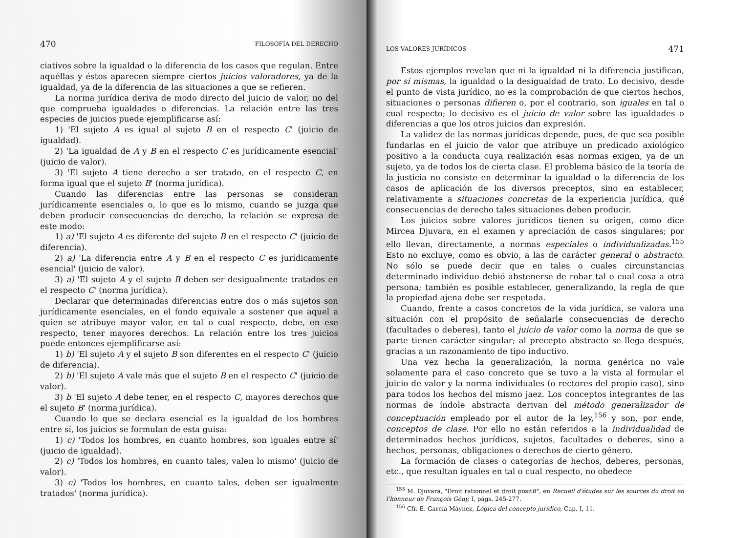470 FILOSOFÍA DEL DERECHO
ciativos sobre la igualdad o la diferencia de los casos que regulan. Entre aquéllas y éstos aparecen siempre ciertos juicios valoradores, ya de la igualdad, ya de la diferencia de las situaciones a que se refieren.
La norma jurídica deriva de modo directo del juicio de valor, no del que comprueba igualdades o diferencias. La relación entre las tres especies de juicios puede ejemplificarse así:
1) 'El sujeto A es igual al sujeto B en el respecto C' (juicio de igualdad).
2) 'La igualdad de A y B en el respecto C es jurídicamente esencial' (juicio de valor).
3) 'El sujeto A tiene derecho a ser tratado, en el respecto C, en forma igual que el sujeto B' (norma jurídica).
Cuando las diferencias entre las personas se consideran jurídicamente esenciales o, lo que es lo mismo, cuando se juzga que deben producir consecuencias de derecho, la relación se expresa de este modo:
1) a) 'El sujeto A es diferente del sujeto B en el respecto C' (juicio de diferencia).
2) a) 'La diferencia entre A y B en el respecto C es jurídicamente esencial' (juicio de valor).
3) a) 'El sujeto A y el sujeto B deben ser desigualmente tratados en el respecto C' (norma jurídica).
Declarar que determinadas diferencias entre dos o más sujetos son jurídicamente esenciales, en el fondo equivale a sostener que aquel a quien se atribuye mayor valor, en tal o cual respecto, debe, en ese respecto, tener mayores derechos. La relación entre los tres juicios puede entonces ejemplificarse así:
1) b) 'El sujeto A y el sujeto B son diferentes en el respecto C' (juicio de diferencia).
2) b) 'El sujeto A vale más que el sujeto B en el respecto C' (juicio de valor).
3) b 'El sujeto A debe tener, en el respecto C, mayores derechos que el sujeto B' (norma jurídica).
Cuando lo que se declara esencial es la igualdad de los hombres entre sí, los juicios se formulan de esta guisa:
1) c) 'Todos los hombres, en cuanto hombres, son iguales entre sí' (juicio de igualdad).
2) c) 'Todos los hombres, en cuanto tales, valen lo mismo' (juicio de valor).
3) c) 'Todos los hombres, en cuanto tales, deben ser igualmente tratados' (norma jurídica).
LOS VALORES JURÍDICOS 471
Estos ejemplos revelan que ni la igualdad ni la diferencia justifican, por sí mismas, la igualdad o la desigualdad de trato. Lo decisivo, desde el punto de vista jurídico, no es la comprobación de que ciertos hechos, situaciones o personas difieren o, por el contrario, son iguales en tal o cual respecto; lo decisivo es el juicio de valor sobre las igualdades o diferencias a que los otros juicios dan expresión.
La validez de las normas jurídicas depende, pues, de que sea posible fundarlas en el juicio de valor que atribuye un predicado axiológico positivo a la conducta cuya realización esas normas exigen, ya de un sujeto, ya de todos los de cierta clase. El problema básico de la teoría de la justicia no consiste en determinar la igualdad o la diferencia de los casos de aplicación de los diversos preceptos, sino en establecer, relativamente a situaciones concretas de la experiencia jurídica, qué consecuencias de derecho tales situaciones deben producir.
Los juicios sobre valores jurídicos tienen su origen, como dice Mircea Djuvara, en el examen y apreciación de casos singulares; por ello llevan, directamente, a normas especiales o individualizadas.<sup>155</sup> Esto no excluye, como es obvio, a las de carácter general o abstracto. No sólo se puede decir que en tales o cuales circunstancias determinado individuo debió abstenerse de robar tal o cual cosa a otra persona; también es posible establecer, generalizando, la regla de que la propiedad ajena debe ser respetada.
Cuando, frente a casos concretos de la vida jurídica, se valora una situación con el propósito de señalarle consecuencias de derecho (facultades o deberes), tanto el juicio de valor como la norma de que se parte tienen carácter singular; al precepto abstracto se llega después, gracias a un razonamiento de tipo inductivo.
Una vez hecha la generalización, la norma genérica no vale solamente para el caso concreto que se tuvo a la vista al formular el juicio de valor y la norma individuales (o rectores del propio caso), sino para todos los hechos del mismo jaez. Los conceptos integrantes de las normas de índole abstracta derivan del método generalizador de conceptuación empleado por el autor de la ley,<sup>156</sup> y son, por ende, conceptos de clase. Por ello no están referidos a la individualidad de determinados hechos jurídicos, sujetos, facultades o deberes, sino a hechos, personas, obligaciones o derechos de cierto género.
La formación de clases o categorías de hechos, deberes, personas, etc., que resultan iguales en tal o cual respecto, no obedece
<sup>155</sup> M. Djuvara, "Droit rationnel et droit positif", en Recueil d'études sur les sources du droit en l'honneur de François Gény, I, págs. 245-277.
<sup>156</sup> Cfr. E. García Máynez, Lógica del concepto jurídico, Cap. I, 11.